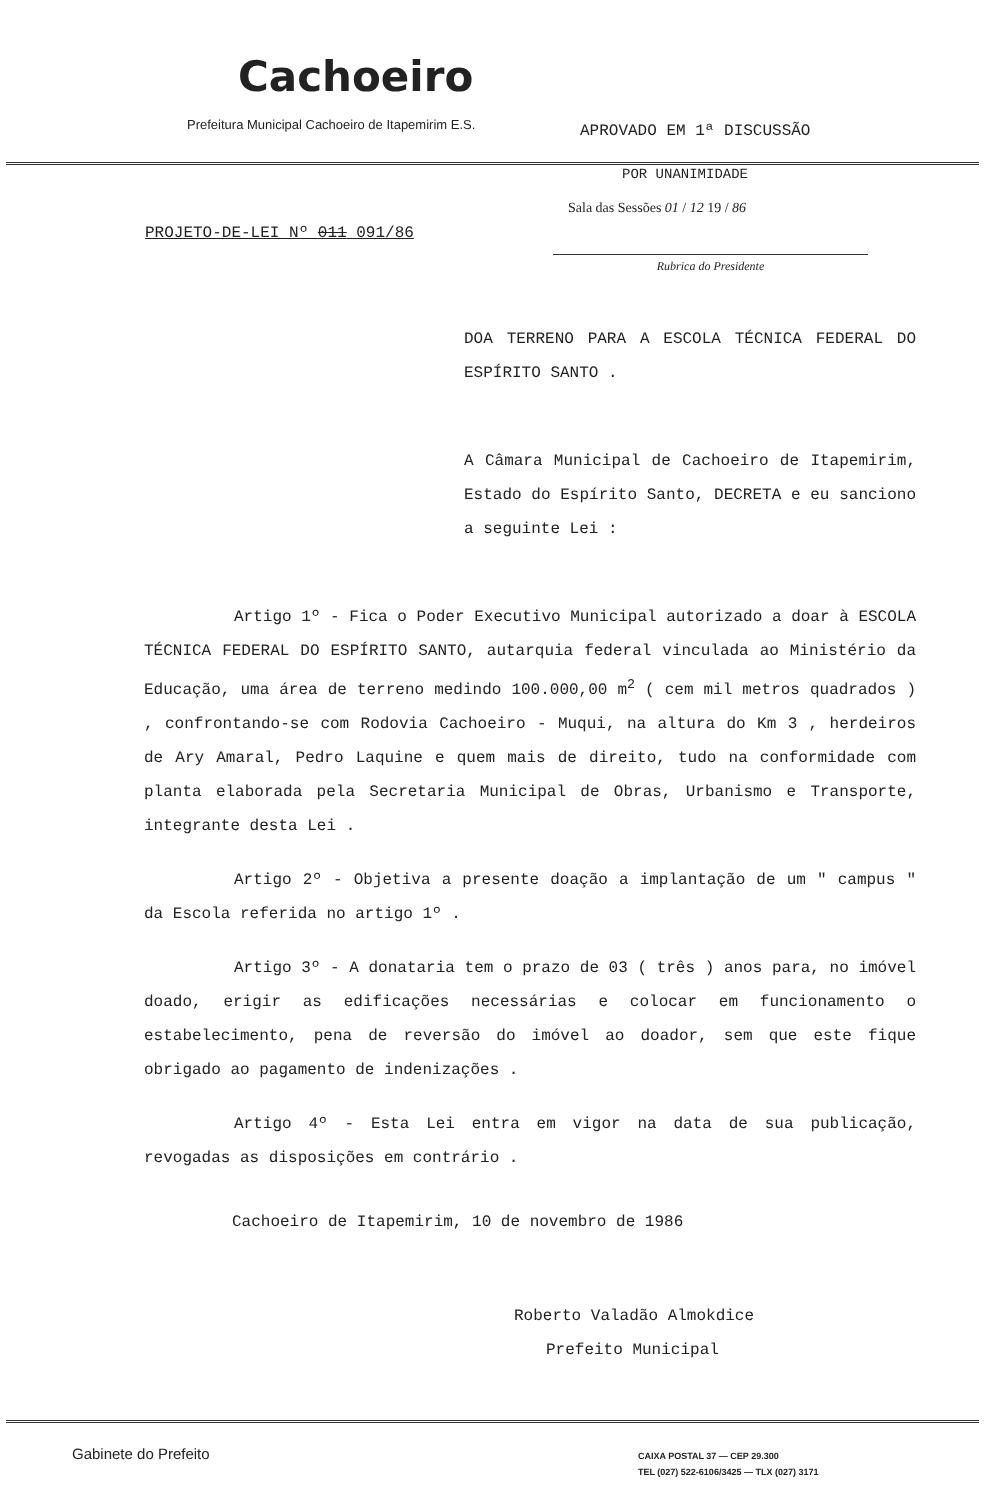Cachoeiro
Prefeitura Municipal Cachoeiro de Itapemirim E.S.
APROVADO EM 1ª DISCUSSÃO
POR UNANIMIDADE
Sala das Sessões 01 / 12 19 / 86
PROJETO-DE-LEI Nº 011 091/86
Rubrica do Presidente
DOA TERRENO PARA A ESCOLA TÉCNICA FEDERAL DO ESPÍRITO SANTO .
A Câmara Municipal de Cachoeiro de Itapemirim, Estado do Espírito Santo, DECRETA e eu sanciono a seguinte Lei :
Artigo 1º - Fica o Poder Executivo Municipal autorizado a doar à ESCOLA TÉCNICA FEDERAL DO ESPÍRITO SANTO, autarquia federal vinculada ao Ministério da Educação, uma área de terreno medindo 100.000,00 m<sup>2</sup> ( cem mil metros quadrados ) , confrontando-se com Rodovia Cachoeiro - Muqui, na altura do Km 3 , herdeiros de Ary Amaral, Pedro Laquine e quem mais de direito, tudo na conformidade com planta elaborada pela Secretaria Municipal de Obras, Urbanismo e Transporte, integrante desta Lei .
Artigo 2º - Objetiva a presente doação a implantação de um " campus " da Escola referida no artigo 1º .
Artigo 3º - A donataria tem o prazo de 03 ( três ) anos para, no imóvel doado, erigir as edificações necessárias e colocar em funcionamento o estabelecimento, pena de reversão do imóvel ao doador, sem que este fique obrigado ao pagamento de indenizações .
Artigo 4º - Esta Lei entra em vigor na data de sua publicação, revogadas as disposições em contrário .
Cachoeiro de Itapemirim, 10 de novembro de 1986
Roberto Valadão Almokdice
Prefeito Municipal
Gabinete do Prefeito
CAIXA POSTAL 37 — CEP 29.300
TEL (027) 522-6106/3425 — TLX (027) 3171